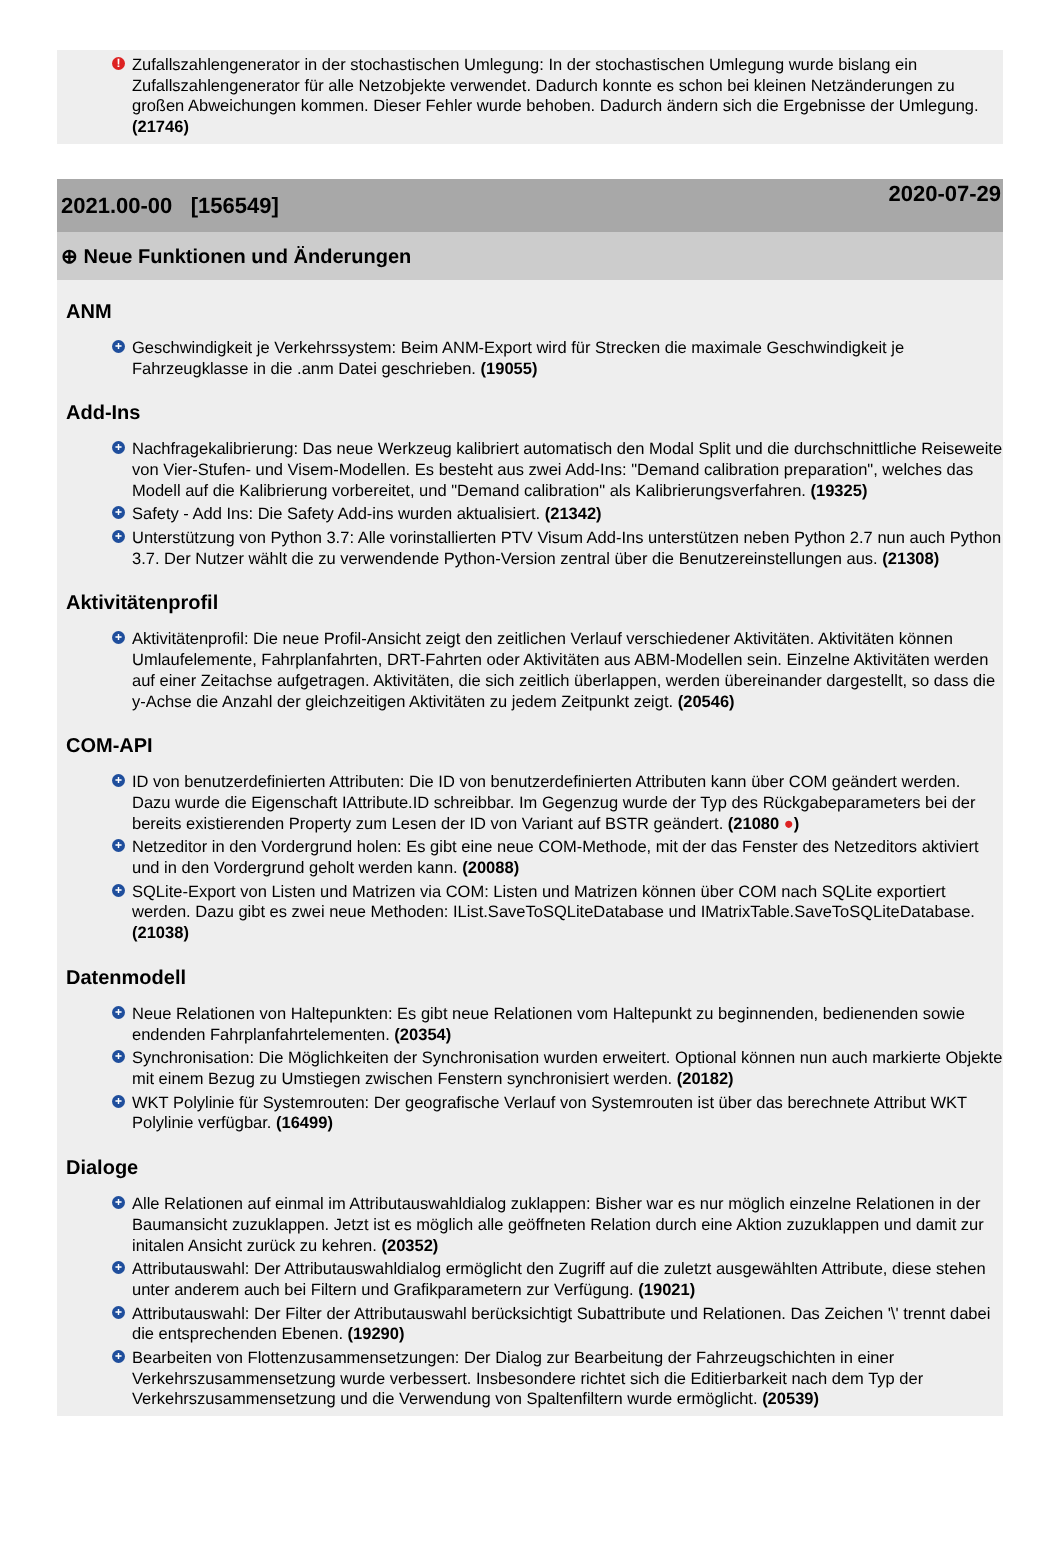! Zufallszahlengenerator in der stochastischen Umlegung: In der stochastischen Umlegung wurde bislang ein Zufallszahlengenerator für alle Netzobjekte verwendet. Dadurch konnte es schon bei kleinen Netzänderungen zu großen Abweichungen kommen. Dieser Fehler wurde behoben. Dadurch ändern sich die Ergebnisse der Umlegung. (21746)
2021.00-00 [156549]
2020-07-29
⊕ Neue Funktionen und Änderungen
ANM
+ Geschwindigkeit je Verkehrssystem: Beim ANM-Export wird für Strecken die maximale Geschwindigkeit je Fahrzeugklasse in die .anm Datei geschrieben. (19055)
Add-Ins
+ Nachfragekalibrierung: Das neue Werkzeug kalibriert automatisch den Modal Split und die durchschnittliche Reiseweite von Vier-Stufen- und Visem-Modellen. Es besteht aus zwei Add-Ins: "Demand calibration preparation", welches das Modell auf die Kalibrierung vorbereitet, und "Demand calibration" als Kalibrierungsverfahren. (19325)
+ Safety - Add Ins: Die Safety Add-ins wurden aktualisiert. (21342)
+ Unterstützung von Python 3.7: Alle vorinstallierten PTV Visum Add-Ins unterstützen neben Python 2.7 nun auch Python 3.7. Der Nutzer wählt die zu verwendende Python-Version zentral über die Benutzereinstellungen aus. (21308)
Aktivitätenprofil
+ Aktivitätenprofil: Die neue Profil-Ansicht zeigt den zeitlichen Verlauf verschiedener Aktivitäten. Aktivitäten können Umlaufelemente, Fahrplanfahrten, DRT-Fahrten oder Aktivitäten aus ABM-Modellen sein. Einzelne Aktivitäten werden auf einer Zeitachse aufgetragen. Aktivitäten, die sich zeitlich überlappen, werden übereinander dargestellt, so dass die y-Achse die Anzahl der gleichzeitigen Aktivitäten zu jedem Zeitpunkt zeigt. (20546)
COM-API
+ ID von benutzerdefinierten Attributen: Die ID von benutzerdefinierten Attributen kann über COM geändert werden. Dazu wurde die Eigenschaft IAttribute.ID schreibbar. Im Gegenzug wurde der Typ des Rückgabeparameters bei der bereits existierenden Property zum Lesen der ID von Variant auf BSTR geändert. (21080 ●)
+ Netzeditor in den Vordergrund holen: Es gibt eine neue COM-Methode, mit der das Fenster des Netzeditors aktiviert und in den Vordergrund geholt werden kann. (20088)
+ SQLite-Export von Listen und Matrizen via COM: Listen und Matrizen können über COM nach SQLite exportiert werden. Dazu gibt es zwei neue Methoden: IList.SaveToSQLiteDatabase und IMatrixTable.SaveToSQLiteDatabase. (21038)
Datenmodell
+ Neue Relationen von Haltepunkten: Es gibt neue Relationen vom Haltepunkt zu beginnenden, bedienenden sowie endenden Fahrplanfahrtelementen. (20354)
+ Synchronisation: Die Möglichkeiten der Synchronisation wurden erweitert. Optional können nun auch markierte Objekte mit einem Bezug zu Umstiegen zwischen Fenstern synchronisiert werden. (20182)
+ WKT Polylinie für Systemrouten: Der geografische Verlauf von Systemrouten ist über das berechnete Attribut WKT Polylinie verfügbar. (16499)
Dialoge
+ Alle Relationen auf einmal im Attributauswahldialog zuklappen: Bisher war es nur möglich einzelne Relationen in der Baumansicht zuzuklappen. Jetzt ist es möglich alle geöffneten Relation durch eine Aktion zuzuklappen und damit zur initalen Ansicht zurück zu kehren. (20352)
+ Attributauswahl: Der Attributauswahldialog ermöglicht den Zugriff auf die zuletzt ausgewählten Attribute, diese stehen unter anderem auch bei Filtern und Grafikparametern zur Verfügung. (19021)
+ Attributauswahl: Der Filter der Attributauswahl berücksichtigt Subattribute und Relationen. Das Zeichen '\' trennt dabei die entsprechenden Ebenen. (19290)
+ Bearbeiten von Flottenzusammensetzungen: Der Dialog zur Bearbeitung der Fahrzeugschichten in einer Verkehrszusammensetzung wurde verbessert. Insbesondere richtet sich die Editierbarkeit nach dem Typ der Verkehrszusammensetzung und die Verwendung von Spaltenfiltern wurde ermöglicht. (20539)